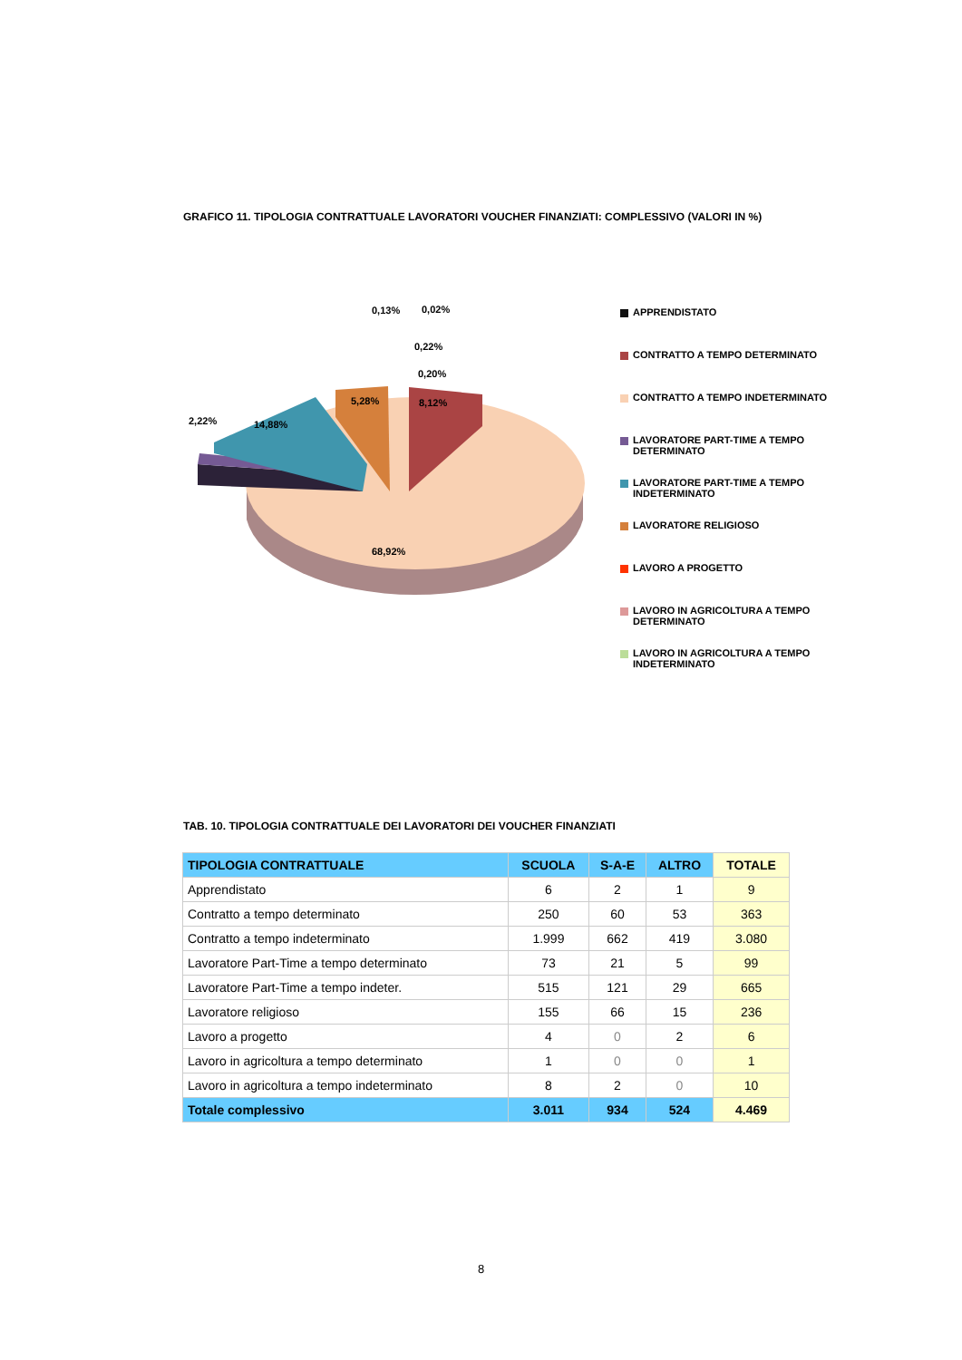GRAFICO 11. TIPOLOGIA CONTRATTUALE LAVORATORI VOUCHER FINANZIATI: COMPLESSIVO (VALORI IN %)
68,92%
8,12%
5,28%
14,88%
2,22%
0,13%
0,02%
0,22%
0,20%
APPRENDISTATO
CONTRATTO A TEMPO DETERMINATO
CONTRATTO A TEMPO INDETERMINATO
LAVORATORE PART-TIME A TEMPO DETERMINATO
LAVORATORE PART-TIME A TEMPO INDETERMINATO
LAVORATORE RELIGIOSO
LAVORO A PROGETTO
LAVORO IN AGRICOLTURA A TEMPO DETERMINATO
LAVORO IN AGRICOLTURA A TEMPO INDETERMINATO
TAB. 10. TIPOLOGIA CONTRATTUALE DEI LAVORATORI DEI VOUCHER FINANZIATI
| TIPOLOGIA CONTRATTUALE | SCUOLA | S-A-E | ALTRO | TOTALE |
| --- | --- | --- | --- | --- |
| Apprendistato | 6 | 2 | 1 | 9 |
| Contratto a tempo determinato | 250 | 60 | 53 | 363 |
| Contratto a tempo indeterminato | 1.999 | 662 | 419 | 3.080 |
| Lavoratore Part-Time a tempo determinato | 73 | 21 | 5 | 99 |
| Lavoratore Part-Time a tempo indeter. | 515 | 121 | 29 | 665 |
| Lavoratore religioso | 155 | 66 | 15 | 236 |
| Lavoro a progetto | 4 | 0 | 2 | 6 |
| Lavoro in agricoltura a tempo determinato | 1 | 0 | 0 | 1 |
| Lavoro in agricoltura a tempo indeterminato | 8 | 2 | 0 | 10 |
| Totale complessivo | 3.011 | 934 | 524 | 4.469 |
8